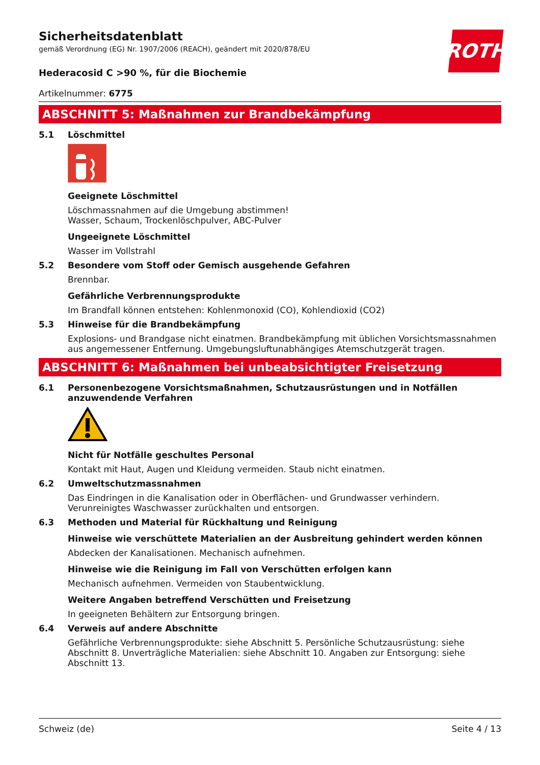ROTH
Sicherheitsdatenblatt
gemäß Verordnung (EG) Nr. 1907/2006 (REACH), geändert mit 2020/878/EU
Hederacosid C >90 %, für die Biochemie
Artikelnummer: 6775
ABSCHNITT 5: Maßnahmen zur Brandbekämpfung
5.1 Löschmittel
Geeignete Löschmittel
Löschmassnahmen auf die Umgebung abstimmen!
Wasser, Schaum, Trockenlöschpulver, ABC-Pulver
Ungeeignete Löschmittel
Wasser im Vollstrahl
5.2 Besondere vom Stoff oder Gemisch ausgehende Gefahren
Brennbar.
Gefährliche Verbrennungsprodukte
Im Brandfall können entstehen: Kohlenmonoxid (CO), Kohlendioxid (CO2)
5.3 Hinweise für die Brandbekämpfung
Explosions- und Brandgase nicht einatmen. Brandbekämpfung mit üblichen Vorsichtsmassnahmen aus angemessener Entfernung. Umgebungsluftunabhängiges Atemschutzgerät tragen.
ABSCHNITT 6: Maßnahmen bei unbeabsichtigter Freisetzung
6.1 Personenbezogene Vorsichtsmaßnahmen, Schutzausrüstungen und in Notfällen anzuwendende Verfahren
Nicht für Notfälle geschultes Personal
Kontakt mit Haut, Augen und Kleidung vermeiden. Staub nicht einatmen.
6.2 Umweltschutzmassnahmen
Das Eindringen in die Kanalisation oder in Oberflächen- und Grundwasser verhindern. Verunreinigtes Waschwasser zurückhalten und entsorgen.
6.3 Methoden und Material für Rückhaltung und Reinigung
Hinweise wie verschüttete Materialien an der Ausbreitung gehindert werden können
Abdecken der Kanalisationen. Mechanisch aufnehmen.
Hinweise wie die Reinigung im Fall von Verschütten erfolgen kann
Mechanisch aufnehmen. Vermeiden von Staubentwicklung.
Weitere Angaben betreffend Verschütten und Freisetzung
In geeigneten Behältern zur Entsorgung bringen.
6.4 Verweis auf andere Abschnitte
Gefährliche Verbrennungsprodukte: siehe Abschnitt 5. Persönliche Schutzausrüstung: siehe Abschnitt 8. Unverträgliche Materialien: siehe Abschnitt 10. Angaben zur Entsorgung: siehe Abschnitt 13.
Schweiz (de) Seite 4 / 13